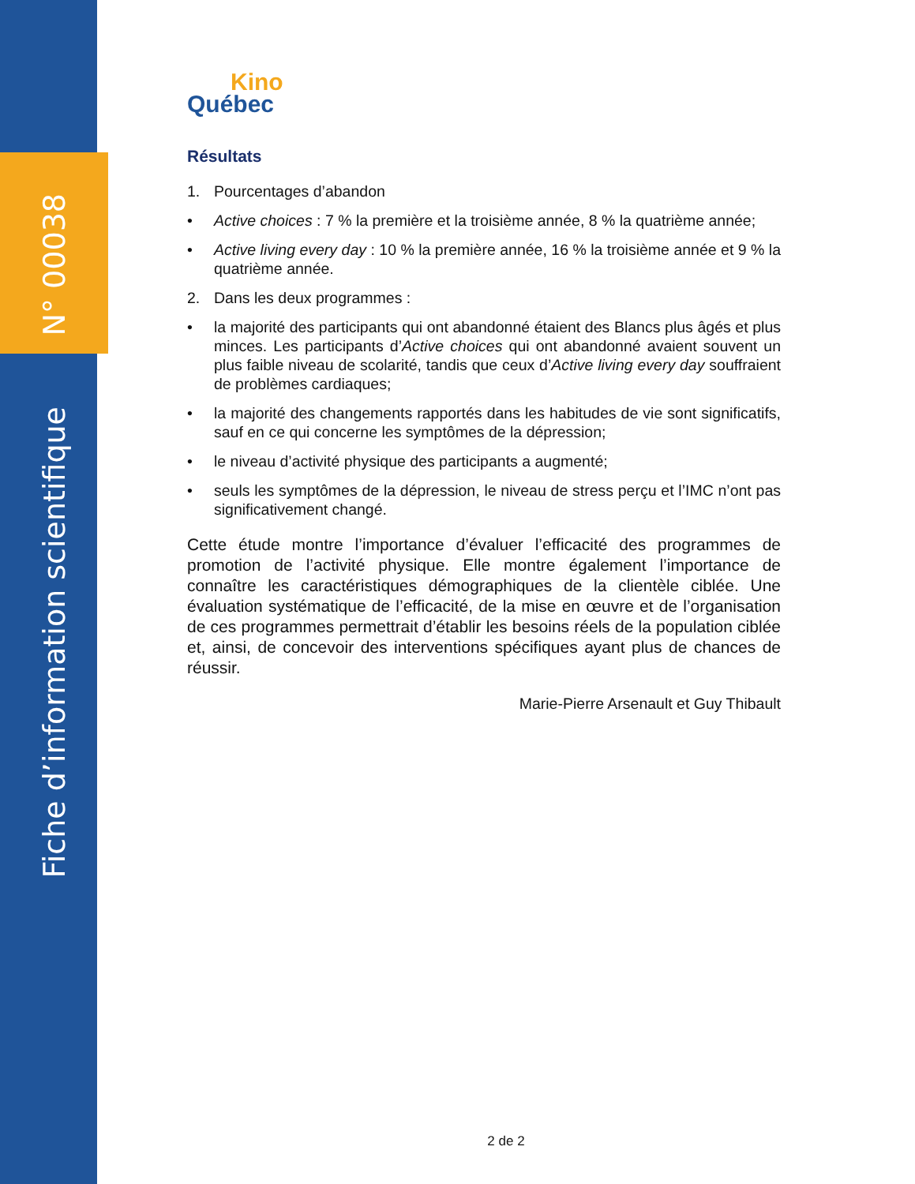N° 00038
Fiche d’information scientifique
Kino
Québec
Résultats
1. Pourcentages d’abandon
• Active choices : 7 % la première et la troisième année, 8 % la quatrième année;
• Active living every day : 10 % la première année, 16 % la troisième année et 9 % la quatrième année.
2. Dans les deux programmes :
• la majorité des participants qui ont abandonné étaient des Blancs plus âgés et plus minces. Les participants d’Active choices qui ont abandonné avaient souvent un plus faible niveau de scolarité, tandis que ceux d’Active living every day souffraient de problèmes cardiaques;
• la majorité des changements rapportés dans les habitudes de vie sont significatifs, sauf en ce qui concerne les symptômes de la dépression;
• le niveau d’activité physique des participants a augmenté;
• seuls les symptômes de la dépression, le niveau de stress perçu et l’IMC n’ont pas significativement changé.
Cette étude montre l’importance d’évaluer l’efficacité des programmes de promotion de l’activité physique. Elle montre également l’importance de connaître les caractéristiques démographiques de la clientèle ciblée. Une évaluation systématique de l’efficacité, de la mise en œuvre et de l’organisation de ces programmes permettrait d’établir les besoins réels de la population ciblée et, ainsi, de concevoir des interventions spécifiques ayant plus de chances de réussir.
Marie-Pierre Arsenault et Guy Thibault
2 de 2